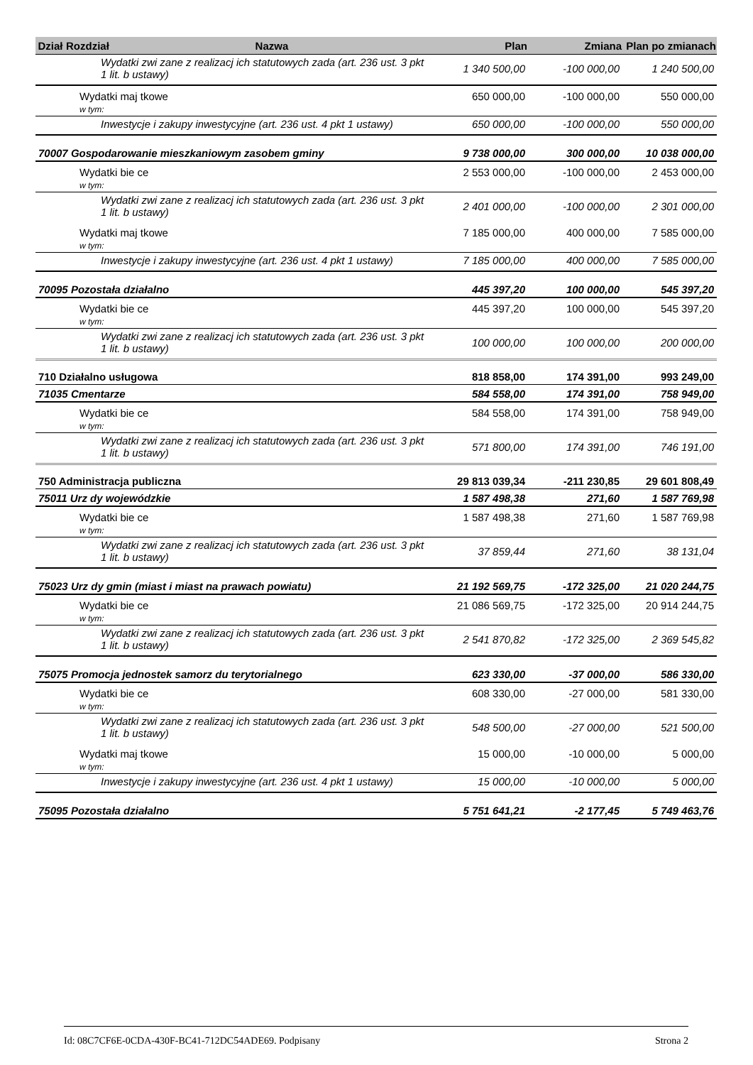| Dział | Rozdział | Nazwa | Plan | Zmiana | Plan po zmianach |
| --- | --- | --- | --- | --- | --- |
| | Wydatki zwi zane z realizacj ich statutowych zada (art. 236 ust. 3 pkt 1 lit. b ustawy) | | 1 340 500,00 | -100 000,00 | 1 240 500,00 |
| | Wydatki maj tkowe w tym: | | 650 000,00 | -100 000,00 | 550 000,00 |
| | Inwestycje i zakupy inwestycyjne (art. 236 ust. 4 pkt 1 ustawy) | | 650 000,00 | -100 000,00 | 550 000,00 |
| 70007 Gospodarowanie mieszkaniowym zasobem gminy | | | 9 738 000,00 | 300 000,00 | 10 038 000,00 |
| | Wydatki bie ce w tym: | | 2 553 000,00 | -100 000,00 | 2 453 000,00 |
| | Wydatki zwi zane z realizacj ich statutowych zada (art. 236 ust. 3 pkt 1 lit. b ustawy) | | 2 401 000,00 | -100 000,00 | 2 301 000,00 |
| | Wydatki maj tkowe w tym: | | 7 185 000,00 | 400 000,00 | 7 585 000,00 |
| | Inwestycje i zakupy inwestycyjne (art. 236 ust. 4 pkt 1 ustawy) | | 7 185 000,00 | 400 000,00 | 7 585 000,00 |
| 70095 Pozostała działalno | | | 445 397,20 | 100 000,00 | 545 397,20 |
| | Wydatki bie ce w tym: | | 445 397,20 | 100 000,00 | 545 397,20 |
| | Wydatki zwi zane z realizacj ich statutowych zada (art. 236 ust. 3 pkt 1 lit. b ustawy) | | 100 000,00 | 100 000,00 | 200 000,00 |
| 710 Działalno usługowa | | | 818 858,00 | 174 391,00 | 993 249,00 |
| 71035 Cmentarze | | | 584 558,00 | 174 391,00 | 758 949,00 |
| | Wydatki bie ce w tym: | | 584 558,00 | 174 391,00 | 758 949,00 |
| | Wydatki zwi zane z realizacj ich statutowych zada (art. 236 ust. 3 pkt 1 lit. b ustawy) | | 571 800,00 | 174 391,00 | 746 191,00 |
| 750 Administracja publiczna | | | 29 813 039,34 | -211 230,85 | 29 601 808,49 |
| 75011 Urz dy wojewódzkie | | | 1 587 498,38 | 271,60 | 1 587 769,98 |
| | Wydatki bie ce w tym: | | 1 587 498,38 | 271,60 | 1 587 769,98 |
| | Wydatki zwi zane z realizacj ich statutowych zada (art. 236 ust. 3 pkt 1 lit. b ustawy) | | 37 859,44 | 271,60 | 38 131,04 |
| 75023 Urz dy gmin (miast i miast na prawach powiatu) | | | 21 192 569,75 | -172 325,00 | 21 020 244,75 |
| | Wydatki bie ce w tym: | | 21 086 569,75 | -172 325,00 | 20 914 244,75 |
| | Wydatki zwi zane z realizacj ich statutowych zada (art. 236 ust. 3 pkt 1 lit. b ustawy) | | 2 541 870,82 | -172 325,00 | 2 369 545,82 |
| 75075 Promocja jednostek samorz du terytorialnego | | | 623 330,00 | -37 000,00 | 586 330,00 |
| | Wydatki bie ce w tym: | | 608 330,00 | -27 000,00 | 581 330,00 |
| | Wydatki zwi zane z realizacj ich statutowych zada (art. 236 ust. 3 pkt 1 lit. b ustawy) | | 548 500,00 | -27 000,00 | 521 500,00 |
| | Wydatki maj tkowe w tym: | | 15 000,00 | -10 000,00 | 5 000,00 |
| | Inwestycje i zakupy inwestycyjne (art. 236 ust. 4 pkt 1 ustawy) | | 15 000,00 | -10 000,00 | 5 000,00 |
| 75095 Pozostała działalno | | | 5 751 641,21 | -2 177,45 | 5 749 463,76 |
Id: 08C7CF6E-0CDA-430F-BC41-712DC54ADE69. Podpisany Strona 2